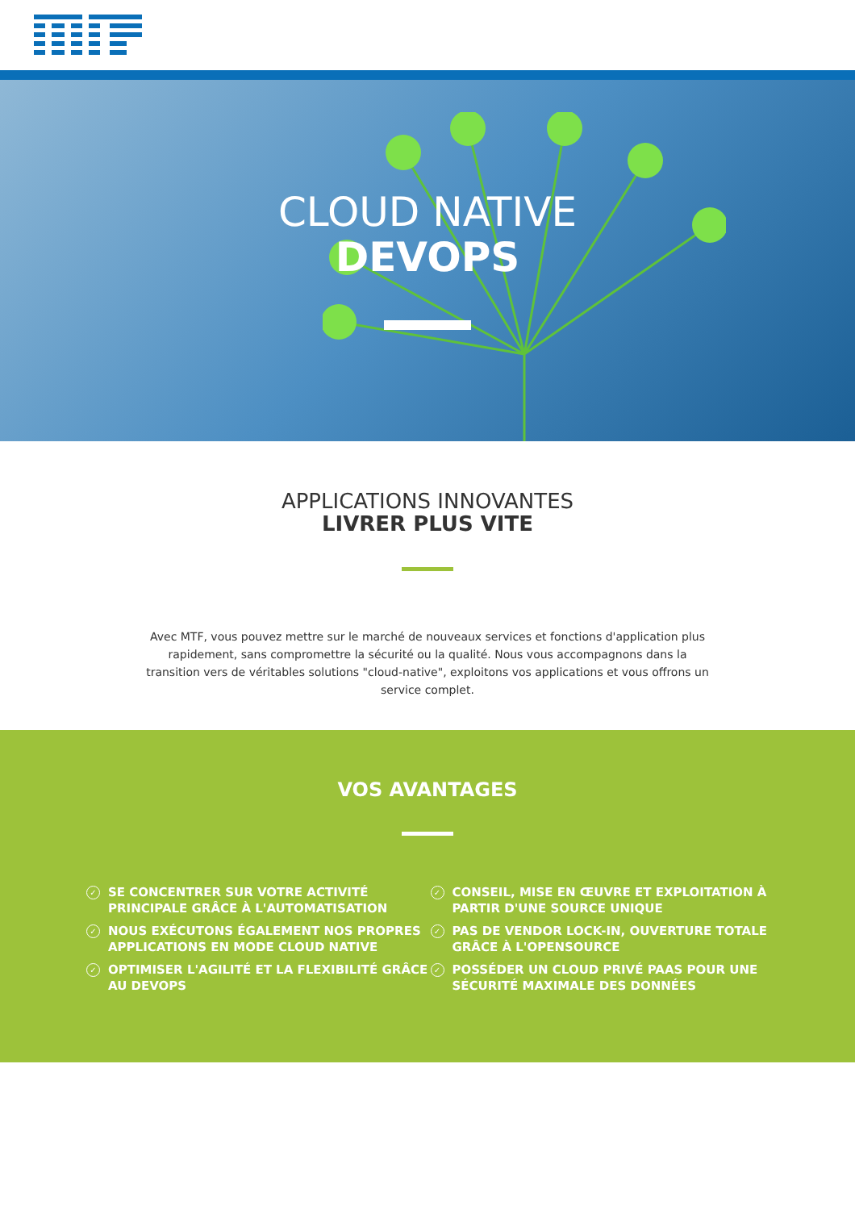CLOUD NATIVE
DEVOPS
APPLICATIONS INNOVANTES
LIVRER PLUS VITE
Avec MTF, vous pouvez mettre sur le marché de nouveaux services et fonctions d'application plus rapidement, sans compromettre la sécurité ou la qualité. Nous vous accompagnons dans la transition vers de véritables solutions "cloud-native", exploitons vos applications et vous offrons un service complet.
VOS AVANTAGES
✓ SE CONCENTRER SUR VOTRE ACTIVITÉ
PRINCIPALE GRÂCE À L'AUTOMATISATION
✓ NOUS EXÉCUTONS ÉGALEMENT NOS PROPRES
APPLICATIONS EN MODE CLOUD NATIVE
✓ OPTIMISER L'AGILITÉ ET LA FLEXIBILITÉ GRÂCE
AU DEVOPS
✓ CONSEIL, MISE EN ŒUVRE ET EXPLOITATION À
PARTIR D'UNE SOURCE UNIQUE
✓ PAS DE VENDOR LOCK-IN, OUVERTURE TOTALE
GRÂCE À L'OPENSOURCE
✓ POSSÉDER UN CLOUD PRIVÉ PAAS POUR UNE
SÉCURITÉ MAXIMALE DES DONNÉES